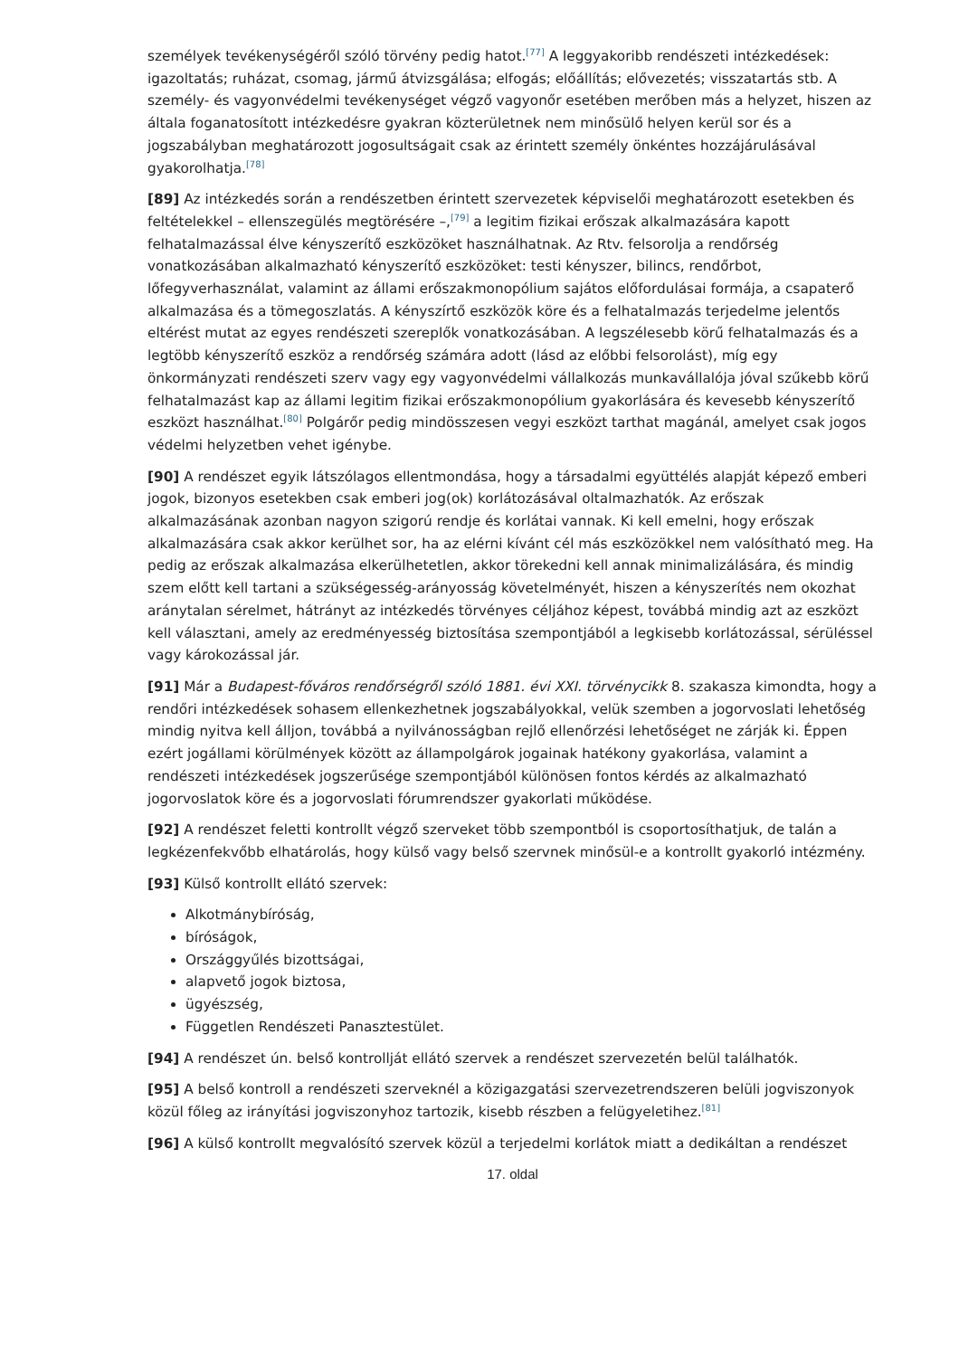személyek tevékenységéről szóló törvény pedig hatot.<sup>[77]</sup> A leggyakoribb rendészeti intézkedések: igazoltatás; ruházat, csomag, jármű átvizsgálása; elfogás; előállítás; elővezetés; visszatartás stb. A személy- és vagyonvédelmi tevékenységet végző vagyonőr esetében merőben más a helyzet, hiszen az általa foganatosított intézkedésre gyakran közterületnek nem minősülő helyen kerül sor és a jogszabályban meghatározott jogosultságait csak az érintett személy önkéntes hozzájárulásával gyakorolhatja.<sup>[78]</sup>
[89] Az intézkedés során a rendészetben érintett szervezetek képviselői meghatározott esetekben és feltételekkel – ellenszegülés megtörésére –,<sup>[79]</sup> a legitim fizikai erőszak alkalmazására kapott felhatalmazással élve kényszerítő eszközöket használhatnak. Az Rtv. felsorolja a rendőrség vonatkozásában alkalmazható kényszerítő eszközöket: testi kényszer, bilincs, rendőrbot, lőfegyverhasználat, valamint az állami erőszakmonopólium sajátos előfordulásai formája, a csapaterő alkalmazása és a tömegoszlatás. A kényszírtő eszközök köre és a felhatalmazás terjedelme jelentős eltérést mutat az egyes rendészeti szereplők vonatkozásában. A legszélesebb körű felhatalmazás és a legtöbb kényszerítő eszköz a rendőrség számára adott (lásd az előbbi felsorolást), míg egy önkormányzati rendészeti szerv vagy egy vagyonvédelmi vállalkozás munkavállalója jóval szűkebb körű felhatalmazást kap az állami legitim fizikai erőszakmonopólium gyakorlására és kevesebb kényszerítő eszközt használhat.<sup>[80]</sup> Polgárőr pedig mindösszesen vegyi eszközt tarthat magánál, amelyet csak jogos védelmi helyzetben vehet igénybe.
[90] A rendészet egyik látszólagos ellentmondása, hogy a társadalmi együttélés alapját képező emberi jogok, bizonyos esetekben csak emberi jog(ok) korlátozásával oltalmazhatók. Az erőszak alkalmazásának azonban nagyon szigorú rendje és korlátai vannak. Ki kell emelni, hogy erőszak alkalmazására csak akkor kerülhet sor, ha az elérni kívánt cél más eszközökkel nem valósítható meg. Ha pedig az erőszak alkalmazása elkerülhetetlen, akkor törekedni kell annak minimalizálására, és mindig szem előtt kell tartani a szükségesség-arányosság követelményét, hiszen a kényszerítés nem okozhat aránytalan sérelmet, hátrányt az intézkedés törvényes céljához képest, továbbá mindig azt az eszközt kell választani, amely az eredményesség biztosítása szempontjából a legkisebb korlátozással, sérüléssel vagy károkozással jár.
[91] Már a Budapest-főváros rendőrségről szóló 1881. évi XXI. törvénycikk 8. szakasza kimondta, hogy a rendőri intézkedések sohasem ellenkezhetnek jogszabályokkal, velük szemben a jogorvoslati lehetőség mindig nyitva kell álljon, továbbá a nyilvánosságban rejlő ellenőrzési lehetőséget ne zárják ki. Éppen ezért jogállami körülmények között az állampolgárok jogainak hatékony gyakorlása, valamint a rendészeti intézkedések jogszerűsége szempontjából különösen fontos kérdés az alkalmazható jogorvoslatok köre és a jogorvoslati fórumrendszer gyakorlati működése.
[92] A rendészet feletti kontrollt végző szerveket több szempontból is csoportosíthatjuk, de talán a legkézenfekvőbb elhatárolás, hogy külső vagy belső szervnek minősül-e a kontrollt gyakorló intézmény.
[93] Külső kontrollt ellátó szervek:
Alkotmánybíróság,
bíróságok,
Országgyűlés bizottságai,
alapvető jogok biztosa,
ügyészség,
Független Rendészeti Panasztestület.
[94] A rendészet ún. belső kontrollját ellátó szervek a rendészet szervezetén belül találhatók.
[95] A belső kontroll a rendészeti szerveknél a közigazgatási szervezetrendszeren belüli jogviszonyok közül főleg az irányítási jogviszonyhoz tartozik, kisebb részben a felügyeletihez.<sup>[81]</sup>
[96] A külső kontrollt megvalósító szervek közül a terjedelmi korlátok miatt a dedikáltan a rendészet
17. oldal